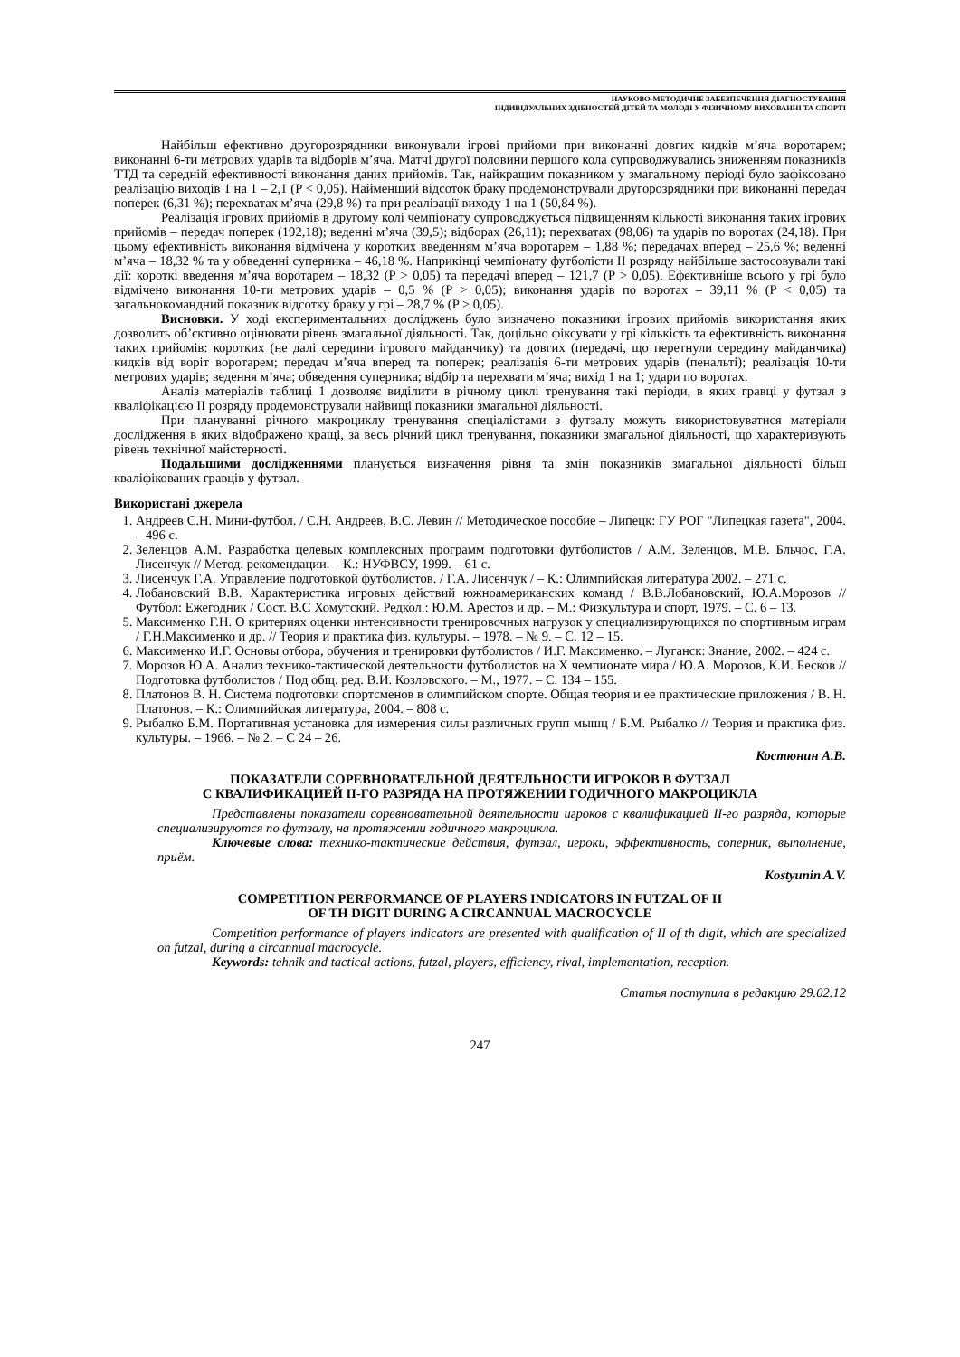НАУКОВО-МЕТОДИЧНЕ ЗАБЕЗПЕЧЕННЯ ДІАГНОСТУВАННЯ
ІНДИВІДУАЛЬНИХ ЗДІБНОСТЕЙ ДІТЕЙ ТА МОЛОДІ У ФІЗИЧНОМУ ВИХОВАННІ ТА СПОРТІ
Найбільш ефективно другорозрядники виконували ігрові прийоми при виконанні довгих кидків м’яча воротарем; виконанні 6-ти метрових ударів та відборів м’яча. Матчі другої половини першого кола супроводжувались зниженням показників ТТД та середній ефективності виконання даних прийомів. Так, найкращим показником у змагальному періоді було зафіксовано реалізацію виходів 1 на 1 – 2,1 (P < 0,05). Найменший відсоток браку продемонстрували другорозрядники при виконанні передач поперек (6,31 %); перехватах м’яча (29,8 %) та при реалізації виходу 1 на 1 (50,84 %).
Реалізація ігрових прийомів в другому колі чемпіонату супроводжується підвищенням кількості виконання таких ігрових прийомів – передач поперек (192,18); веденні м’яча (39,5); відборах (26,11); перехватах (98,06) та ударів по воротах (24,18). При цьому ефективність виконання відмічена у коротких введенням м’яча воротарем – 1,88 %; передачах вперед – 25,6 %; веденні м’яча – 18,32 % та у обведенні суперника – 46,18 %. Наприкінці чемпіонату футболісти ІІ розряду найбільше застосовували такі дії: короткі введення м’яча воротарем – 18,32 (P > 0,05) та передачі вперед – 121,7 (P > 0,05). Ефективніше всього у грі було відмічено виконання 10-ти метрових ударів – 0,5 % (P > 0,05); виконання ударів по воротах – 39,11 % (P < 0,05) та загальнокомандний показник відсотку браку у грі – 28,7 % (P > 0,05).
Висновки. У ході експериментальних досліджень було визначено показники ігрових прийомів використання яких дозволить об’єктивно оцінювати рівень змагальної діяльності. Так, доцільно фіксувати у грі кількість та ефективність виконання таких прийомів: коротких (не далі середини ігрового майданчику) та довгих (передачі, що перетнули середину майданчика) кидків від воріт воротарем; передач м’яча вперед та поперек; реалізація 6-ти метрових ударів (пенальті); реалізація 10-ти метрових ударів; ведення м’яча; обведення суперника; відбір та перехвати м’яча; вихід 1 на 1; удари по воротах.
Аналіз матеріалів таблиці 1 дозволяє виділити в річному циклі тренування такі періоди, в яких гравці у футзал з кваліфікацією ІІ розряду продемонстрували найвищі показники змагальної діяльності.
При плануванні річного макроциклу тренування спеціалістами з футзалу можуть використовуватися матеріали дослідження в яких відображено кращі, за весь річний цикл тренування, показники змагальної діяльності, що характеризують рівень технічної майстерності.
Подальшими дослідженнями планується визначення рівня та змін показників змагальної діяльності більш кваліфікованих гравців у футзал.
Використані джерела
1. Андреев С.Н. Мини-футбол. / С.Н. Андреев, В.С. Левин // Методическое пособие – Липецк: ГУ РОГ "Липецкая газета", 2004. – 496 с.
2. Зеленцов А.М. Разработка целевых комплексных программ подготовки футболистов / А.М. Зеленцов, М.В. Бльчос, Г.А. Лисенчук // Метод. рекомендации. – К.: НУФВСУ, 1999. – 61 с.
3. Лисенчук Г.А. Управление подготовкой футболистов. / Г.А. Лисенчук / – К.: Олимпийская литература 2002. – 271 с.
4. Лобановский В.В. Характеристика игровых действий южноамериканских команд / В.В.Лобановский, Ю.А.Морозов // Футбол: Ежегодник / Сост. В.С Хомутский. Редкол.: Ю.М. Арестов и др. – М.: Физкультура и спорт, 1979. – С. 6 – 13.
5. Максименко Г.Н. О критериях оценки интенсивности тренировочных нагрузок у специализирующихся по спортивным играм / Г.Н.Максименко и др. // Теория и практика физ. культуры. – 1978. – № 9. – С. 12 – 15.
6. Максименко И.Г. Основы отбора, обучения и тренировки футболистов / И.Г. Максименко. – Луганск: Знание, 2002. – 424 с.
7. Морозов Ю.А. Анализ технико-тактической деятельности футболистов на X чемпионате мира / Ю.А. Морозов, К.И. Бесков // Подготовка футболистов / Под общ. ред. В.И. Козловского. – М., 1977. – С. 134 – 155.
8. Платонов В. Н. Система подготовки спортсменов в олимпийском спорте. Общая теория и ее практические приложения / В. Н. Платонов. – К.: Олимпийская литература, 2004. – 808 с.
9. Рыбалко Б.М. Портативная установка для измерения силы различных групп мышц / Б.М. Рыбалко // Теория и практика физ. культуры. – 1966. – № 2. – С 24 – 26.
Костюнин А.В.
ПОКАЗАТЕЛИ СОРЕВНОВАТЕЛЬНОЙ ДЕЯТЕЛЬНОСТИ ИГРОКОВ В ФУТЗАЛ
С КВАЛИФИКАЦИЕЙ II-ГО РАЗРЯДА НА ПРОТЯЖЕНИИ ГОДИЧНОГО МАКРОЦИКЛА
Представлены показатели соревновательной деятельности игроков с квалификацией II-го разряда, которые специализируются по футзалу, на протяжении годичного макроцикла.
Ключевые слова: технико-тактические действия, футзал, игроки, эффективность, соперник, выполнение, приём.
Kostyunin A.V.
COMPETITION PERFORMANCE OF PLAYERS INDICATORS IN FUTZAL OF II
OF TH DIGIT DURING A CIRCANNUAL MACROCYCLE
Competition performance of players indicators are presented with qualification of II of th digit, which are specialized on futzal, during a circannual macrocycle.
Keywords: tehnik and tactical actions, futzal, players, efficiency, rival, implementation, reception.
Статья поступила в редакцию 29.02.12
247